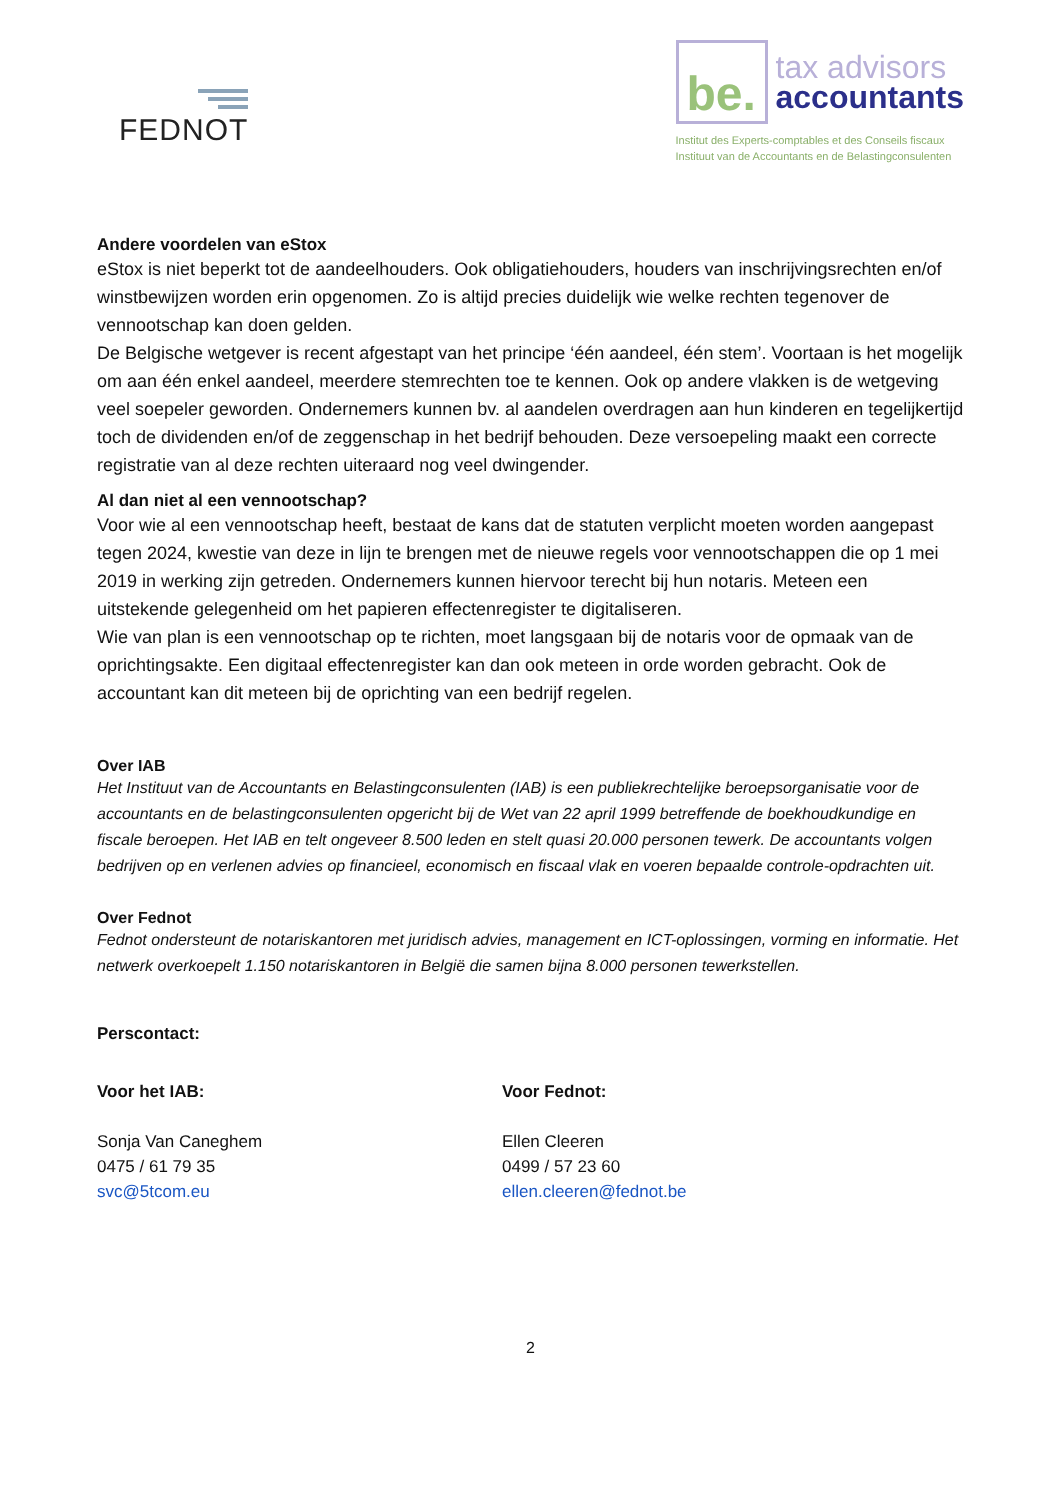FEDNOT
be.
tax advisors
accountants
Institut des Experts-comptables et des Conseils fiscaux
Instituut van de Accountants en de Belastingconsulenten
Andere voordelen van eStox
eStox is niet beperkt tot de aandeelhouders. Ook obligatiehouders, houders van inschrijvingsrechten en/of winstbewijzen worden erin opgenomen. Zo is altijd precies duidelijk wie welke rechten tegenover de vennootschap kan doen gelden.
De Belgische wetgever is recent afgestapt van het principe ‘één aandeel, één stem’. Voortaan is het mogelijk om aan één enkel aandeel, meerdere stemrechten toe te kennen. Ook op andere vlakken is de wetgeving veel soepeler geworden. Ondernemers kunnen bv. al aandelen overdragen aan hun kinderen en tegelijkertijd toch de dividenden en/of de zeggenschap in het bedrijf behouden. Deze versoepeling maakt een correcte registratie van al deze rechten uiteraard nog veel dwingender.
Al dan niet al een vennootschap?
Voor wie al een vennootschap heeft, bestaat de kans dat de statuten verplicht moeten worden aangepast tegen 2024, kwestie van deze in lijn te brengen met de nieuwe regels voor vennootschappen die op 1 mei 2019 in werking zijn getreden. Ondernemers kunnen hiervoor terecht bij hun notaris. Meteen een uitstekende gelegenheid om het papieren effectenregister te digitaliseren.
Wie van plan is een vennootschap op te richten, moet langsgaan bij de notaris voor de opmaak van de oprichtingsakte. Een digitaal effectenregister kan dan ook meteen in orde worden gebracht. Ook de accountant kan dit meteen bij de oprichting van een bedrijf regelen.
Over IAB
Het Instituut van de Accountants en Belastingconsulenten (IAB) is een publiekrechtelijke beroepsorganisatie voor de accountants en de belastingconsulenten opgericht bij de Wet van 22 april 1999 betreffende de boekhoudkundige en fiscale beroepen. Het IAB en telt ongeveer 8.500 leden en stelt quasi 20.000 personen tewerk. De accountants volgen bedrijven op en verlenen advies op financieel, economisch en fiscaal vlak en voeren bepaalde controle-opdrachten uit.
Over Fednot
Fednot ondersteunt de notariskantoren met juridisch advies, management en ICT-oplossingen, vorming en informatie. Het netwerk overkoepelt 1.150 notariskantoren in België die samen bijna 8.000 personen tewerkstellen.
Perscontact:
Voor het IAB:
Sonja Van Caneghem
0475 / 61 79 35
svc@5tcom.eu
Voor Fednot:
Ellen Cleeren
0499 / 57 23 60
ellen.cleeren@fednot.be
2